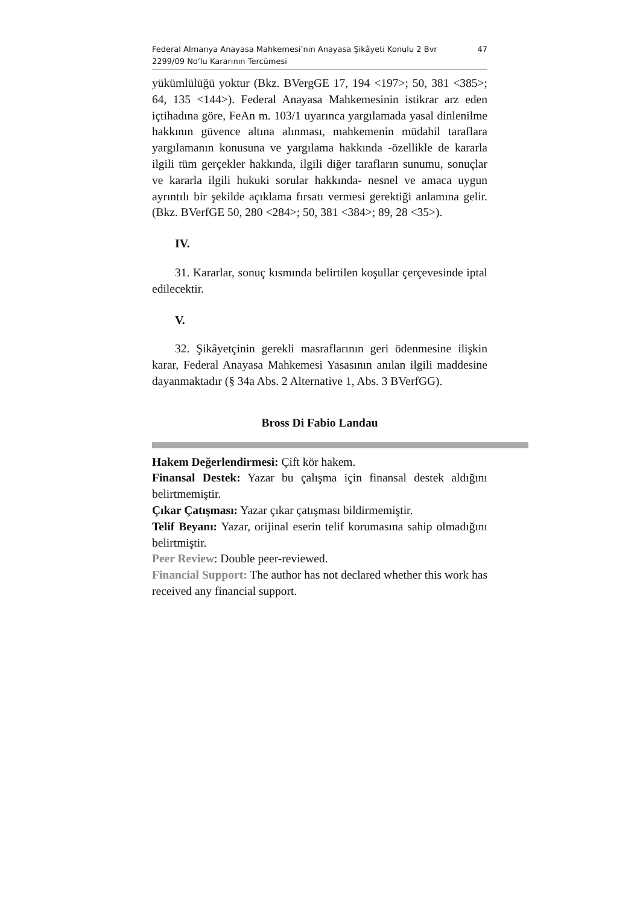Federal Almanya Anayasa Mahkemesi’nin Anayasa Şikâyeti Konulu 2 Bvr
2299/09 No’lu Kararının Tercümesi 47
yükümlülüğü yoktur (Bkz. BVergGE 17, 194 <197>; 50, 381 <385>; 64, 135 <144>). Federal Anayasa Mahkemesinin istikrar arz eden içtihadına göre, FeAn m. 103/1 uyarınca yargılamada yasal dinlenilme hakkının güvence altına alınması, mahkemenin müdahil taraflara yargılamanın konusuna ve yargılama hakkında -özellikle de kararla ilgili tüm gerçekler hakkında, ilgili diğer tarafların sunumu, sonuçlar ve kararla ilgili hukuki sorular hakkında- nesnel ve amaca uygun ayrıntılı bir şekilde açıklama fırsatı vermesi gerektiği anlamına gelir. (Bkz. BVerfGE 50, 280 <284>; 50, 381 <384>; 89, 28 <35>).
IV.
31. Kararlar, sonuç kısmında belirtilen koşullar çerçevesinde iptal edilecektir.
V.
32. Şikâyetçinin gerekli masraflarının geri ödenmesine ilişkin karar, Federal Anayasa Mahkemesi Yasasının anılan ilgili maddesine dayanmaktadır (§ 34a Abs. 2 Alternative 1, Abs. 3 BVerfGG).
Bross Di Fabio Landau
Hakem Değerlendirmesi: Çift kör hakem.
Finansal Destek: Yazar bu çalışma için finansal destek aldığını belirtmemiştir.
Çıkar Çatışması: Yazar çıkar çatışması bildirmemiştir.
Telif Beyanı: Yazar, orijinal eserin telif korumasına sahip olmadığını belirtmiştir.
Peer Review: Double peer-reviewed.
Financial Support: The author has not declared whether this work has received any financial support.